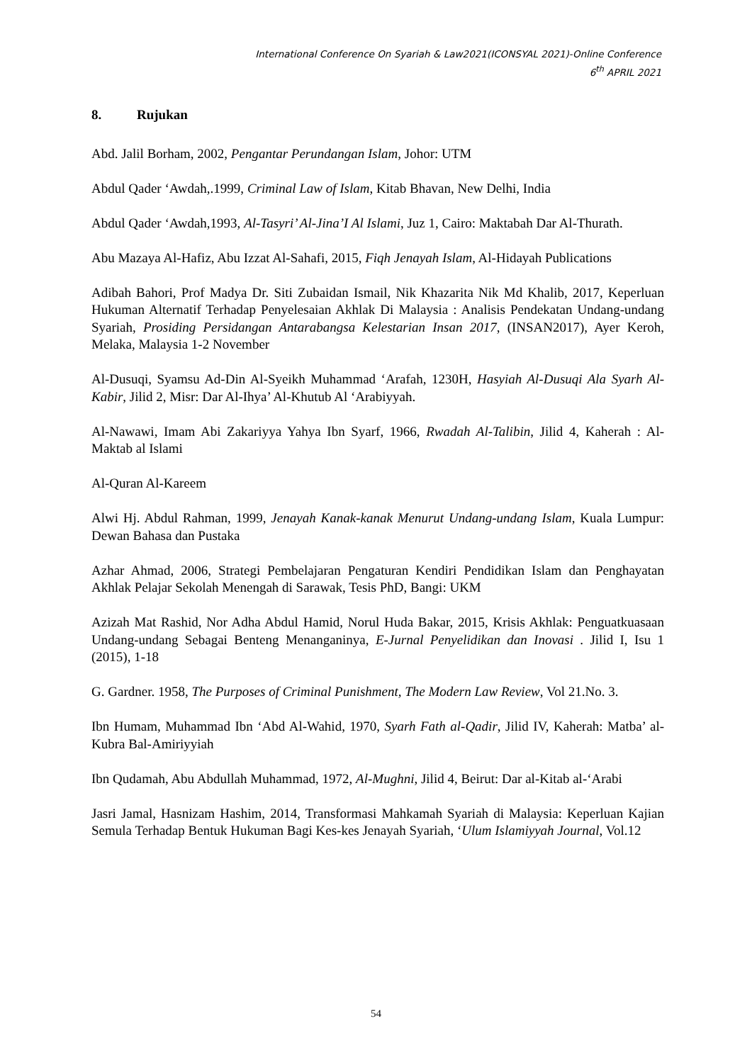International Conference On Syariah & Law2021(ICONSYAL 2021)-Online Conference
6<sup>th</sup> APRIL 2021
8. Rujukan
Abd. Jalil Borham, 2002, Pengantar Perundangan Islam, Johor: UTM
Abdul Qader ‘Awdah,.1999, Criminal Law of Islam, Kitab Bhavan, New Delhi, India
Abdul Qader ‘Awdah,1993, Al-Tasyri’ Al-Jina’I Al Islami, Juz 1, Cairo: Maktabah Dar Al-Thurath.
Abu Mazaya Al-Hafiz, Abu Izzat Al-Sahafi, 2015, Fiqh Jenayah Islam, Al-Hidayah Publications
Adibah Bahori, Prof Madya Dr. Siti Zubaidan Ismail, Nik Khazarita Nik Md Khalib, 2017, Keperluan Hukuman Alternatif Terhadap Penyelesaian Akhlak Di Malaysia : Analisis Pendekatan Undang-undang Syariah, Prosiding Persidangan Antarabangsa Kelestarian Insan 2017, (INSAN2017), Ayer Keroh, Melaka, Malaysia 1-2 November
Al-Dusuqi, Syamsu Ad-Din Al-Syeikh Muhammad ‘Arafah, 1230H, Hasyiah Al-Dusuqi Ala Syarh Al-Kabir, Jilid 2, Misr: Dar Al-Ihya’ Al-Khutub Al ‘Arabiyyah.
Al-Nawawi, Imam Abi Zakariyya Yahya Ibn Syarf, 1966, Rwadah Al-Talibin, Jilid 4, Kaherah : Al-Maktab al Islami
Al-Quran Al-Kareem
Alwi Hj. Abdul Rahman, 1999, Jenayah Kanak-kanak Menurut Undang-undang Islam, Kuala Lumpur: Dewan Bahasa dan Pustaka
Azhar Ahmad, 2006, Strategi Pembelajaran Pengaturan Kendiri Pendidikan Islam dan Penghayatan Akhlak Pelajar Sekolah Menengah di Sarawak, Tesis PhD, Bangi: UKM
Azizah Mat Rashid, Nor Adha Abdul Hamid, Norul Huda Bakar, 2015, Krisis Akhlak: Penguatkuasaan Undang-undang Sebagai Benteng Menanganinya, E-Jurnal Penyelidikan dan Inovasi . Jilid I, Isu 1 (2015), 1-18
G. Gardner. 1958, The Purposes of Criminal Punishment, The Modern Law Review, Vol 21.No. 3.
Ibn Humam, Muhammad Ibn ‘Abd Al-Wahid, 1970, Syarh Fath al-Qadir, Jilid IV, Kaherah: Matba’ al-Kubra Bal-Amiriyyiah
Ibn Qudamah, Abu Abdullah Muhammad, 1972, Al-Mughni, Jilid 4, Beirut: Dar al-Kitab al-‘Arabi
Jasri Jamal, Hasnizam Hashim, 2014, Transformasi Mahkamah Syariah di Malaysia: Keperluan Kajian Semula Terhadap Bentuk Hukuman Bagi Kes-kes Jenayah Syariah, ‘Ulum Islamiyyah Journal, Vol.12
54